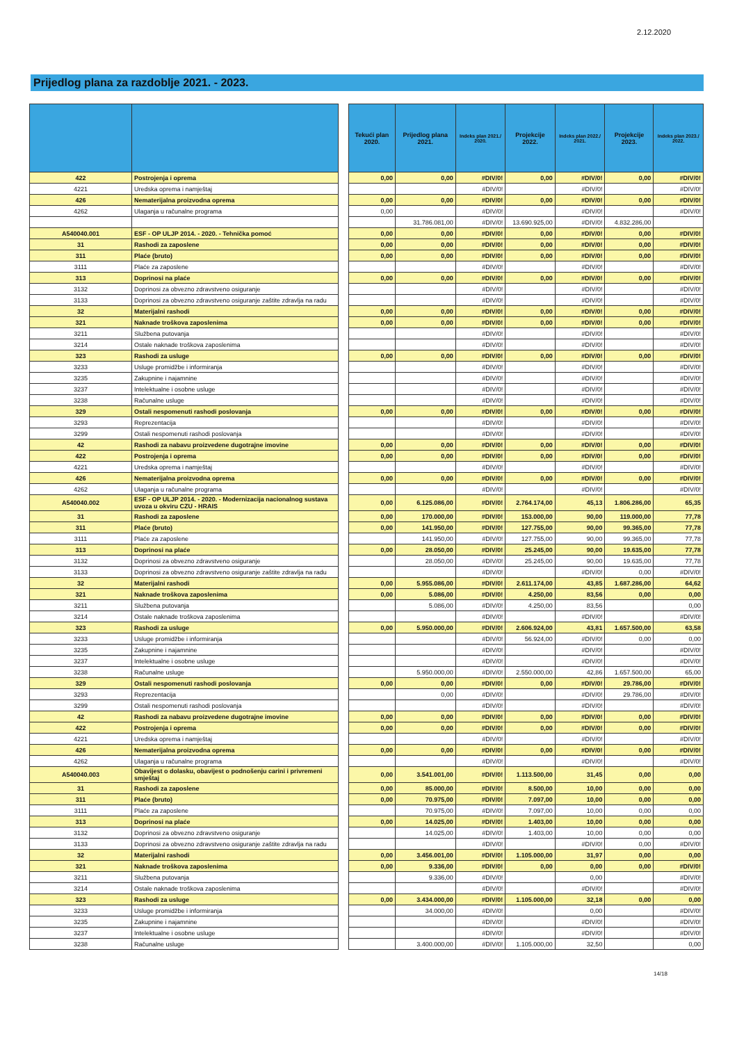2.12.2020
Prijedlog plana za razdoblje 2021. - 2023.
| | | | Tekući plan 2020. | Prijedlog plana 2021. | Indeks plan 2021./ 2020. | Projekcije 2022. | Indeks plan 2022./ 2021. | Projekcije 2023. | Indeks plan 2023./ 2022. |
| 422 | Postrojenja i oprema | | 0,00 | 0,00 | #DIV/0! | 0,00 | #DIV/0! | 0,00 | #DIV/0! |
| 4221 | Uredska oprema i namještaj | | | | #DIV/0! | | #DIV/0! | | #DIV/0! |
| 426 | Nematerijalna proizvodna oprema | | 0,00 | 0,00 | #DIV/0! | 0,00 | #DIV/0! | 0,00 | #DIV/0! |
| 4262 | Ulaganja u računalne programa | | 0,00 | | #DIV/0! | | #DIV/0! | | #DIV/0! |
| | | | | 31.786.081,00 | #DIV/0! | 13.690.925,00 | #DIV/0! | 4.832.286,00 | |
| A540040.001 | ESF - OP ULJP 2014. - 2020. - Tehnička pomoć | | 0,00 | 0,00 | #DIV/0! | 0,00 | #DIV/0! | 0,00 | #DIV/0! |
| 31 | Rashodi za zaposlene | | 0,00 | 0,00 | #DIV/0! | 0,00 | #DIV/0! | 0,00 | #DIV/0! |
| 311 | Plaće (bruto) | | 0,00 | 0,00 | #DIV/0! | 0,00 | #DIV/0! | 0,00 | #DIV/0! |
| 3111 | Plaće za zaposlene | | | | #DIV/0! | | #DIV/0! | | #DIV/0! |
| 313 | Doprinosi na plaće | | 0,00 | 0,00 | #DIV/0! | 0,00 | #DIV/0! | 0,00 | #DIV/0! |
| 3132 | Doprinosi za obvezno zdravstveno osiguranje | | | | #DIV/0! | | #DIV/0! | | #DIV/0! |
| 3133 | Doprinosi za obvezno zdravstveno osiguranje zaštite zdravlja na radu | | | | #DIV/0! | | #DIV/0! | | #DIV/0! |
| 32 | Materijalni rashodi | | 0,00 | 0,00 | #DIV/0! | 0,00 | #DIV/0! | 0,00 | #DIV/0! |
| 321 | Naknade troškova zaposlenima | | 0,00 | 0,00 | #DIV/0! | 0,00 | #DIV/0! | 0,00 | #DIV/0! |
| 3211 | Službena putovanja | | | | #DIV/0! | | #DIV/0! | | #DIV/0! |
| 3214 | Ostale naknade troškova zaposlenima | | | | #DIV/0! | | #DIV/0! | | #DIV/0! |
| 323 | Rashodi za usluge | | 0,00 | 0,00 | #DIV/0! | 0,00 | #DIV/0! | 0,00 | #DIV/0! |
| 3233 | Usluge promidžbe i informiranja | | | | #DIV/0! | | #DIV/0! | | #DIV/0! |
| 3235 | Zakupnine i najamnine | | | | #DIV/0! | | #DIV/0! | | #DIV/0! |
| 3237 | Intelektualne i osobne usluge | | | | #DIV/0! | | #DIV/0! | | #DIV/0! |
| 3238 | Računalne usluge | | | | #DIV/0! | | #DIV/0! | | #DIV/0! |
| 329 | Ostali nespomenuti rashodi poslovanja | | 0,00 | 0,00 | #DIV/0! | 0,00 | #DIV/0! | 0,00 | #DIV/0! |
| 3293 | Reprezentacija | | | | #DIV/0! | | #DIV/0! | | #DIV/0! |
| 3299 | Ostali nespomenuti rashodi poslovanja | | | | #DIV/0! | | #DIV/0! | | #DIV/0! |
| 42 | Rashodi za nabavu proizvedene dugotrajne imovine | | 0,00 | 0,00 | #DIV/0! | 0,00 | #DIV/0! | 0,00 | #DIV/0! |
| 422 | Postrojenja i oprema | | 0,00 | 0,00 | #DIV/0! | 0,00 | #DIV/0! | 0,00 | #DIV/0! |
| 4221 | Uredska oprema i namještaj | | | | #DIV/0! | | #DIV/0! | | #DIV/0! |
| 426 | Nematerijalna proizvodna oprema | | 0,00 | 0,00 | #DIV/0! | 0,00 | #DIV/0! | 0,00 | #DIV/0! |
| 4262 | Ulaganja u računalne programa | | | | #DIV/0! | | #DIV/0! | | #DIV/0! |
| A540040.002 | ESF - OP ULJP 2014. - 2020. - Modernizacija nacionalnog sustava uvoza u okviru CZU - HRAIS | | 0,00 | 6.125.086,00 | #DIV/0! | 2.764.174,00 | 45,13 | 1.806.286,00 | 65,35 |
| 31 | Rashodi za zaposlene | | 0,00 | 170.000,00 | #DIV/0! | 153.000,00 | 90,00 | 119.000,00 | 77,78 |
| 311 | Plaće (bruto) | | 0,00 | 141.950,00 | #DIV/0! | 127.755,00 | 90,00 | 99.365,00 | 77,78 |
| 3111 | Plaće za zaposlene | | | 141.950,00 | #DIV/0! | 127.755,00 | 90,00 | 99.365,00 | 77,78 |
| 313 | Doprinosi na plaće | | 0,00 | 28.050,00 | #DIV/0! | 25.245,00 | 90,00 | 19.635,00 | 77,78 |
| 3132 | Doprinosi za obvezno zdravstveno osiguranje | | | 28.050,00 | #DIV/0! | 25.245,00 | 90,00 | 19.635,00 | 77,78 |
| 3133 | Doprinosi za obvezno zdravstveno osiguranje zaštite zdravlja na radu | | | | #DIV/0! | | #DIV/0! | 0,00 | #DIV/0! |
| 32 | Materijalni rashodi | | 0,00 | 5.955.086,00 | #DIV/0! | 2.611.174,00 | 43,85 | 1.687.286,00 | 64,62 |
| 321 | Naknade troškova zaposlenima | | 0,00 | 5.086,00 | #DIV/0! | 4.250,00 | 83,56 | 0,00 | 0,00 |
| 3211 | Službena putovanja | | | 5.086,00 | #DIV/0! | 4.250,00 | 83,56 | | 0,00 |
| 3214 | Ostale naknade troškova zaposlenima | | | | #DIV/0! | | #DIV/0! | | #DIV/0! |
| 323 | Rashodi za usluge | | 0,00 | 5.950.000,00 | #DIV/0! | 2.606.924,00 | 43,81 | 1.657.500,00 | 63,58 |
| 3233 | Usluge promidžbe i informiranja | | | | #DIV/0! | 56.924,00 | #DIV/0! | 0,00 | 0,00 |
| 3235 | Zakupnine i najamnine | | | | #DIV/0! | | #DIV/0! | | #DIV/0! |
| 3237 | Intelektualne i osobne usluge | | | | #DIV/0! | | #DIV/0! | | #DIV/0! |
| 3238 | Računalne usluge | | | 5.950.000,00 | #DIV/0! | 2.550.000,00 | 42,86 | 1.657.500,00 | 65,00 |
| 329 | Ostali nespomenuti rashodi poslovanja | | 0,00 | 0,00 | #DIV/0! | 0,00 | #DIV/0! | 29.786,00 | #DIV/0! |
| 3293 | Reprezentacija | | | 0,00 | #DIV/0! | | #DIV/0! | 29.786,00 | #DIV/0! |
| 3299 | Ostali nespomenuti rashodi poslovanja | | | | #DIV/0! | | #DIV/0! | | #DIV/0! |
| 42 | Rashodi za nabavu proizvedene dugotrajne imovine | | 0,00 | 0,00 | #DIV/0! | 0,00 | #DIV/0! | 0,00 | #DIV/0! |
| 422 | Postrojenja i oprema | | 0,00 | 0,00 | #DIV/0! | 0,00 | #DIV/0! | 0,00 | #DIV/0! |
| 4221 | Uredska oprema i namještaj | | | | #DIV/0! | | #DIV/0! | | #DIV/0! |
| 426 | Nematerijalna proizvodna oprema | | 0,00 | 0,00 | #DIV/0! | 0,00 | #DIV/0! | 0,00 | #DIV/0! |
| 4262 | Ulaganja u računalne programa | | | | #DIV/0! | | #DIV/0! | | #DIV/0! |
| A540040.003 | Obavijest o dolasku, obavijest o podnošenju carini i privremeni smještaj | | 0,00 | 3.541.001,00 | #DIV/0! | 1.113.500,00 | 31,45 | 0,00 | 0,00 |
| 31 | Rashodi za zaposlene | | 0,00 | 85.000,00 | #DIV/0! | 8.500,00 | 10,00 | 0,00 | 0,00 |
| 311 | Plaće (bruto) | | 0,00 | 70.975,00 | #DIV/0! | 7.097,00 | 10,00 | 0,00 | 0,00 |
| 3111 | Plaće za zaposlene | | | 70.975,00 | #DIV/0! | 7.097,00 | 10,00 | 0,00 | 0,00 |
| 313 | Doprinosi na plaće | | 0,00 | 14.025,00 | #DIV/0! | 1.403,00 | 10,00 | 0,00 | 0,00 |
| 3132 | Doprinosi za obvezno zdravstveno osiguranje | | | 14.025,00 | #DIV/0! | 1.403,00 | 10,00 | 0,00 | 0,00 |
| 3133 | Doprinosi za obvezno zdravstveno osiguranje zaštite zdravlja na radu | | | | #DIV/0! | | #DIV/0! | 0,00 | #DIV/0! |
| 32 | Materijalni rashodi | | 0,00 | 3.456.001,00 | #DIV/0! | 1.105.000,00 | 31,97 | 0,00 | 0,00 |
| 321 | Naknade troškova zaposlenima | | 0,00 | 9.336,00 | #DIV/0! | 0,00 | 0,00 | 0,00 | #DIV/0! |
| 3211 | Službena putovanja | | | 9.336,00 | #DIV/0! | | 0,00 | | #DIV/0! |
| 3214 | Ostale naknade troškova zaposlenima | | | | #DIV/0! | | #DIV/0! | | #DIV/0! |
| 323 | Rashodi za usluge | | 0,00 | 3.434.000,00 | #DIV/0! | 1.105.000,00 | 32,18 | 0,00 | 0,00 |
| 3233 | Usluge promidžbe i informiranja | | | 34.000,00 | #DIV/0! | | 0,00 | | #DIV/0! |
| 3235 | Zakupnine i najamnine | | | | #DIV/0! | | #DIV/0! | | #DIV/0! |
| 3237 | Intelektualne i osobne usluge | | | | #DIV/0! | | #DIV/0! | | #DIV/0! |
| 3238 | Računalne usluge | | | 3.400.000,00 | #DIV/0! | 1.105.000,00 | 32,50 | | 0,00 |
14/18